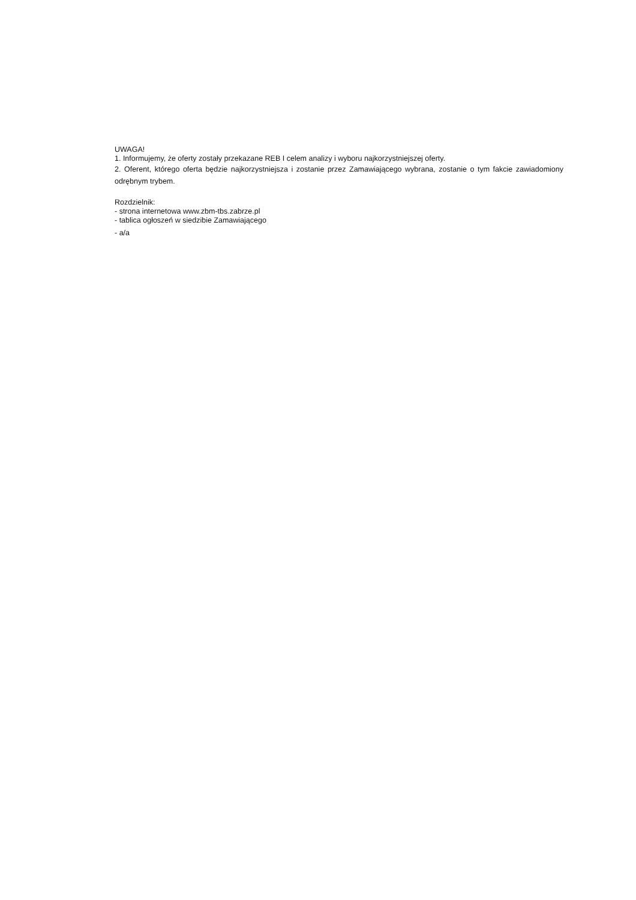UWAGA!
1. Informujemy, że oferty zostały przekazane REB I celem analizy i wyboru najkorzystniejszej oferty.
2. Oferent, którego oferta będzie najkorzystniejsza i zostanie przez Zamawiającego wybrana, zostanie o tym fakcie zawiadomiony odrębnym trybem.
Rozdzielnik:
- strona internetowa www.zbm-tbs.zabrze.pl
- tablica ogłoszeń w siedzibie Zamawiającego
- a/a